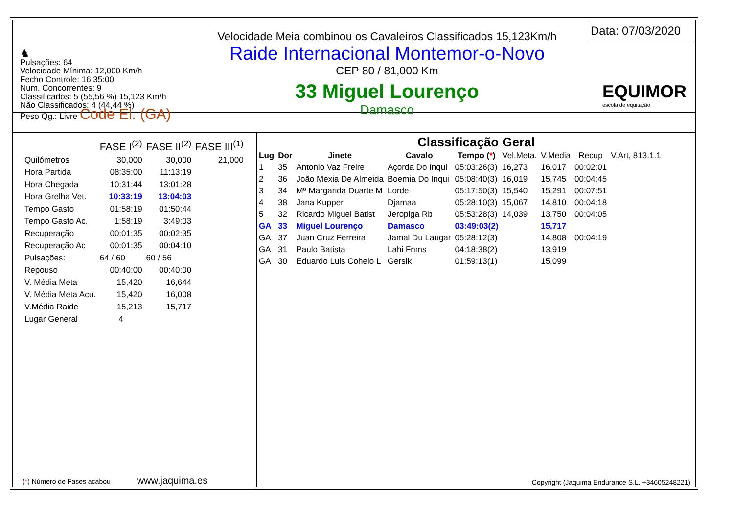♞
Pulsações: 64
Velocidade Mínima: 12,000 Km/h
Fecho Controle: 16:35:00
Num. Concorrentes: 9
Classificados: 5 (55,56 %) 15,123 Km\h
Não Classificados: 4 (44,44 %)
Peso Qg.: Livre Code El. (GA)
Velocidade Meia combinou os Cavaleiros Classificados 15,123Km/h
Raide Internacional Montemor-o-Novo
CEP 80 / 81,000 Km
33 Miguel Lourenço
Damasco
Data: 07/03/2020
EQUIMOR
escola de equitação
| | FASE I<sup>(2)</sup> | FASE II<sup>(2)</sup> | FASE III<sup>(1)</sup> |
| Quilómetros | 30,000 | 30,000 | 21,000 |
| Hora Partida | 08:35:00 | 11:13:19 | |
| Hora Chegada | 10:31:44 | 13:01:28 | |
| Hora Grelha Vet. | 10:33:19 | 13:04:03 | |
| Tempo Gasto | 01:58:19 | 01:50:44 | |
| Tempo Gasto Ac. | 1:58:19 | 3:49:03 | |
| Recuperação | 00:01:35 | 00:02:35 | |
| Recuperação Ac | 00:01:35 | 00:04:10 | |
| Pulsações: | 64 / 60 | 60 / 56 | |
| Repouso | 00:40:00 | 00:40:00 | |
| V. Média Meta | 15,420 | 16,644 | |
| V. Média Meta Acu. | 15,420 | 16,008 | |
| V.Média Raide | 15,213 | 15,717 | |
| Lugar General | 4 | | |
(*) Número de Fases acabou www.jaquima.es
Classificação Geral
| Lug | Dor | Jinete | Cavalo | Tempo ( * ) | Vel.Meta. | V.Media | Recup | V.Art, 813.1.1 |
| --- | --- | --- | --- | --- | --- | --- | --- | --- |
| 1 | 35 | Antonio Vaz Freire | Açorda Do Inqui | 05:03:26(3) | 16,273 | 16,017 | 00:02:01 | |
| 2 | 36 | João Mexia De Almeida | Boemia Do Inqui | 05:08:40(3) | 16,019 | 15,745 | 00:04:45 | |
| 3 | 34 | Mª Margarida Duarte M | Lorde | 05:17:50(3) | 15,540 | 15,291 | 00:07:51 | |
| 4 | 38 | Jana Kupper | Djamaa | 05:28:10(3) | 15,067 | 14,810 | 00:04:18 | |
| 5 | 32 | Ricardo Miguel Batist | Jeropiga Rb | 05:53:28(3) | 14,039 | 13,750 | 00:04:05 | |
| GA | 33 | Miguel Lourenço | Damasco | 03:49:03(2) | | 15,717 | | |
| GA | 37 | Juan Cruz Ferreira | Jamal Du Laugar | 05:28:12(3) | | 14,808 | 00:04:19 | |
| GA | 31 | Paulo Batista | Lahi Fnms | 04:18:38(2) | | 13,919 | | |
| GA | 30 | Eduardo Luis Cohelo L | Gersik | 01:59:13(1) | | 15,099 | | |
Copyright (Jaquima Endurance S.L. +34605248221)